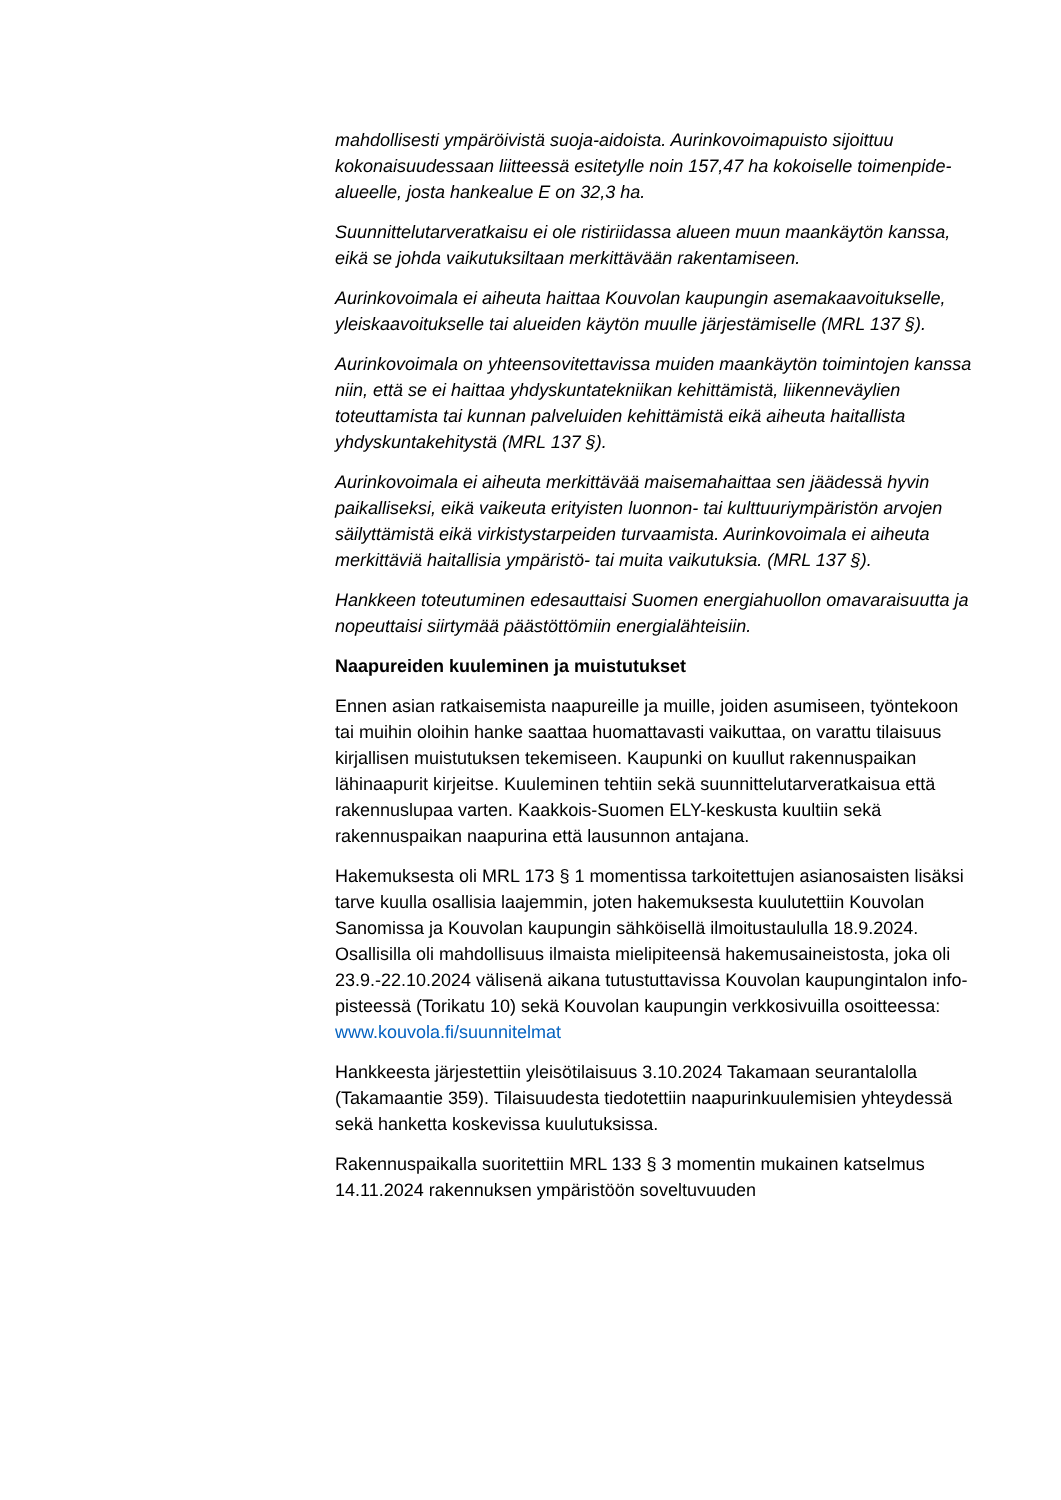mahdollisesti ympäröivistä suoja-aidoista. Aurinkovoimapuisto sijoittuu kokonaisuudessaan liitteessä esitetylle noin 157,47 ha kokoiselle toimenpide-alueelle, josta hankealue E on 32,3 ha.
Suunnittelutarveratkaisu ei ole ristiriidassa alueen muun maankäytön kanssa, eikä se johda vaikutuksiltaan merkittävään rakentamiseen.
Aurinkovoimala ei aiheuta haittaa Kouvolan kaupungin asemakaavoitukselle, yleiskaavoitukselle tai alueiden käytön muulle järjestämiselle (MRL 137 §).
Aurinkovoimala on yhteensovitettavissa muiden maankäytön toimintojen kanssa niin, että se ei haittaa yhdyskuntatekniikan kehittämistä, liikenneväylien toteuttamista tai kunnan palveluiden kehittämistä eikä aiheuta haitallista yhdyskuntakehitystä (MRL 137 §).
Aurinkovoimala ei aiheuta merkittävää maisemahaittaa sen jäädessä hyvin paikalliseksi, eikä vaikeuta erityisten luonnon- tai kulttuuriympäristön arvojen säilyttämistä eikä virkistystarpeiden turvaamista. Aurinkovoimala ei aiheuta merkittäviä haitallisia ympäristö- tai muita vaikutuksia. (MRL 137 §).
Hankkeen toteutuminen edesauttaisi Suomen energiahuollon omavaraisuutta ja nopeuttaisi siirtymää päästöttömiin energialähteisiin.
Naapureiden kuuleminen ja muistutukset
Ennen asian ratkaisemista naapureille ja muille, joiden asumiseen, työntekoon tai muihin oloihin hanke saattaa huomattavasti vaikuttaa, on varattu tilaisuus kirjallisen muistutuksen tekemiseen. Kaupunki on kuullut rakennuspaikan lähinaapurit kirjeitse. Kuuleminen tehtiin sekä suunnittelutarveratkaisua että rakennuslupaa varten. Kaakkois-Suomen ELY-keskusta kuultiin sekä rakennuspaikan naapurina että lausunnon antajana.
Hakemuksesta oli MRL 173 § 1 momentissa tarkoitettujen asianosaisten lisäksi tarve kuulla osallisia laajemmin, joten hakemuksesta kuulutettiin Kouvolan Sanomissa ja Kouvolan kaupungin sähköisellä ilmoitustaululla 18.9.2024. Osallisilla oli mahdollisuus ilmaista mielipiteensä hakemusaineistosta, joka oli 23.9.-22.10.2024 välisenä aikana tutustuttavissa Kouvolan kaupungintalon info-pisteessä (Torikatu 10) sekä Kouvolan kaupungin verkkosivuilla osoitteessa: www.kouvola.fi/suunnitelmat
Hankkeesta järjestettiin yleisötilaisuus 3.10.2024 Takamaan seurantalolla (Takamaantie 359). Tilaisuudesta tiedotettiin naapurinkuulemisien yhteydessä sekä hanketta koskevissa kuulutuksissa.
Rakennuspaikalla suoritettiin MRL 133 § 3 momentin mukainen katselmus 14.11.2024 rakennuksen ympäristöön soveltuvuuden